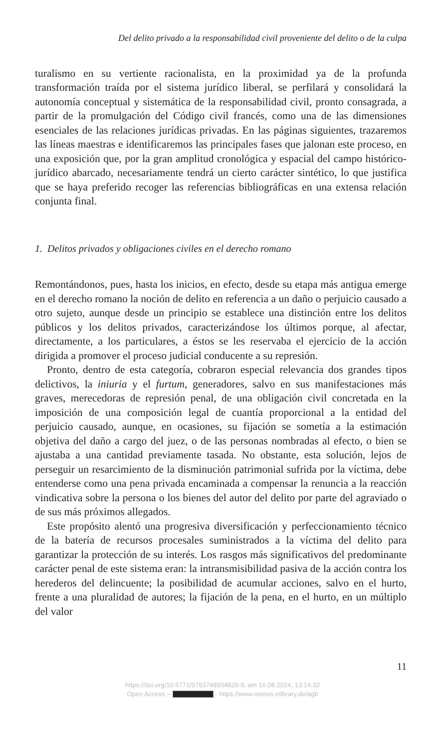Del delito privado a la responsabilidad civil proveniente del delito o de la culpa
turalismo en su vertiente racionalista, en la proximidad ya de la profunda transformación traída por el sistema jurídico liberal, se perfilará y consolidará la autonomía conceptual y sistemática de la responsabilidad civil, pronto consagrada, a partir de la promulgación del Código civil francés, como una de las dimensiones esenciales de las relaciones jurídicas privadas. En las páginas siguientes, trazaremos las líneas maestras e identificaremos las principales fases que jalonan este proceso, en una exposición que, por la gran amplitud cronológica y espacial del campo histórico-jurídico abarcado, necesariamente tendrá un cierto carácter sintético, lo que justifica que se haya preferido recoger las referencias bibliográficas en una extensa relación conjunta final.
1. Delitos privados y obligaciones civiles en el derecho romano
Remontándonos, pues, hasta los inicios, en efecto, desde su etapa más antigua emerge en el derecho romano la noción de delito en referencia a un daño o perjuicio causado a otro sujeto, aunque desde un principio se establece una distinción entre los delitos públicos y los delitos privados, caracterizándose los últimos porque, al afectar, directamente, a los particulares, a éstos se les reservaba el ejercicio de la acción dirigida a promover el proceso judicial conducente a su represión.
Pronto, dentro de esta categoría, cobraron especial relevancia dos grandes tipos delictivos, la iniuria y el furtum, generadores, salvo en sus manifestaciones más graves, merecedoras de represión penal, de una obligación civil concretada en la imposición de una composición legal de cuantía proporcional a la entidad del perjuicio causado, aunque, en ocasiones, su fijación se sometía a la estimación objetiva del daño a cargo del juez, o de las personas nombradas al efecto, o bien se ajustaba a una cantidad previamente tasada. No obstante, esta solución, lejos de perseguir un resarcimiento de la disminución patrimonial sufrida por la víctima, debe entenderse como una pena privada encaminada a compensar la renuncia a la reacción vindicativa sobre la persona o los bienes del autor del delito por parte del agraviado o de sus más próximos allegados.
Este propósito alentó una progresiva diversificación y perfeccionamiento técnico de la batería de recursos procesales suministrados a la víctima del delito para garantizar la protección de su interés. Los rasgos más significativos del predominante carácter penal de este sistema eran: la intransmisibilidad pasiva de la acción contra los herederos del delincuente; la posibilidad de acumular acciones, salvo en el hurto, frente a una pluralidad de autores; la fijación de la pena, en el hurto, en un múltiplo del valor
11
https://doi.org/10.5771/9783748934820-9, am 16.08.2024, 13:14:32
Open Access – - https://www.nomos-elibrary.de/agb